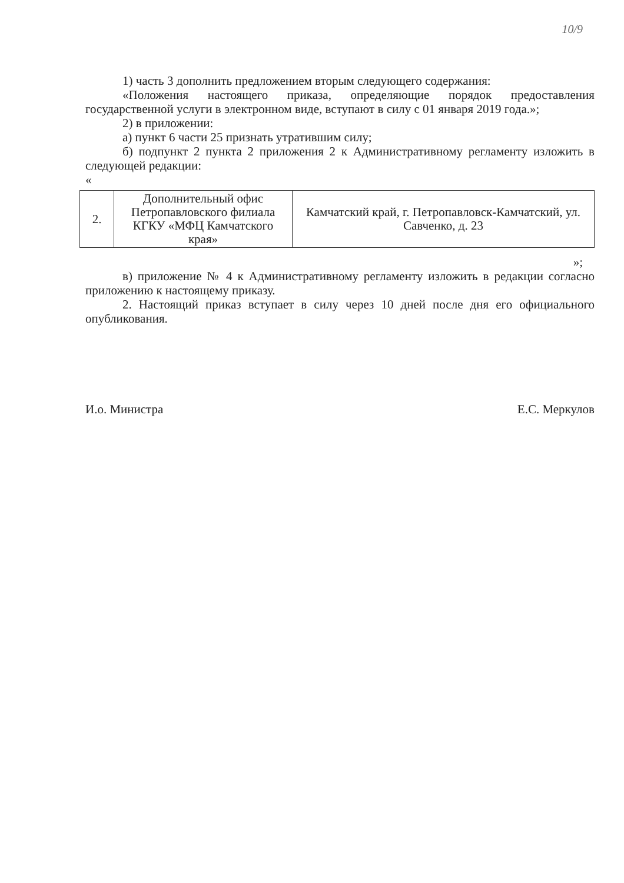10/9
1) часть 3 дополнить предложением вторым следующего содержания:
«Положения настоящего приказа, определяющие порядок предоставления государственной услуги в электронном виде, вступают в силу с 01 января 2019 года.»;
2) в приложении:
а) пункт 6 части 25 признать утратившим силу;
б) подпункт 2 пункта 2 приложения 2 к Административному регламенту изложить в следующей редакции:
«
| 2. | Дополнительный офис Петропавловского филиала КГКУ «МФЦ Камчатского края» | Камчатский край, г. Петропавловск-Камчатский, ул. Савченко, д. 23 |
»;
в) приложение № 4 к Административному регламенту изложить в редакции согласно приложению к настоящему приказу.
2. Настоящий приказ вступает в силу через 10 дней после дня его официального опубликования.
И.о. Министра Е.С. Меркулов